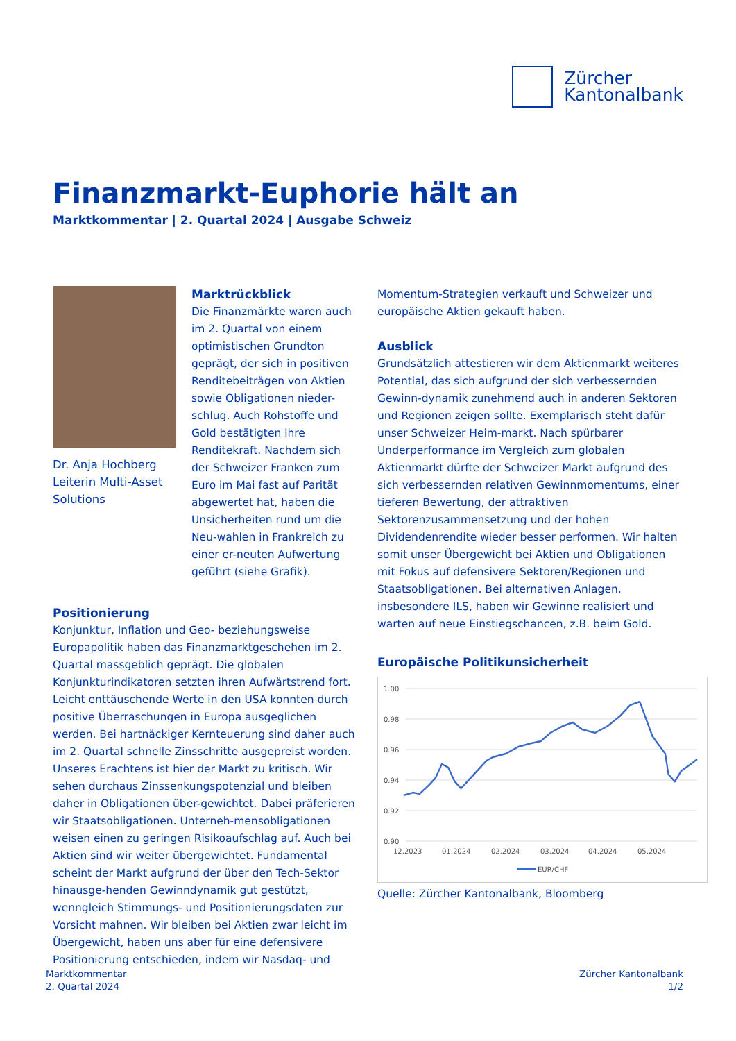Zürcher
Kantonalbank
Finanzmarkt-Euphorie hält an
Marktkommentar | 2. Quartal 2024 | Ausgabe Schweiz
Dr. Anja Hochberg
Leiterin Multi-Asset
Solutions
Marktrückblick
Die Finanzmärkte waren auch im 2. Quartal von einem optimistischen Grundton geprägt, der sich in positiven Renditebeiträgen von Aktien sowie Obligationen nieder-schlug. Auch Rohstoffe und Gold bestätigten ihre Renditekraft. Nachdem sich der Schweizer Franken zum Euro im Mai fast auf Parität abgewertet hat, haben die Unsicherheiten rund um die Neu-wahlen in Frankreich zu einer er-neuten Aufwertung geführt (siehe Grafik).
Positionierung
Konjunktur, Inflation und Geo- beziehungsweise Europapolitik haben das Finanzmarktgeschehen im 2. Quartal massgeblich geprägt. Die globalen Konjunkturindikatoren setzten ihren Aufwärtstrend fort. Leicht enttäuschende Werte in den USA konnten durch positive Überraschungen in Europa ausgeglichen werden. Bei hartnäckiger Kernteuerung sind daher auch im 2. Quartal schnelle Zinsschritte ausgepreist worden. Unseres Erachtens ist hier der Markt zu kritisch. Wir sehen durchaus Zinssenkungspotenzial und bleiben daher in Obligationen über-gewichtet. Dabei präferieren wir Staatsobligationen. Unterneh-mensobligationen weisen einen zu geringen Risikoaufschlag auf. Auch bei Aktien sind wir weiter übergewichtet. Fundamental scheint der Markt aufgrund der über den Tech-Sektor hinausge-henden Gewinndynamik gut gestützt, wenngleich Stimmungs- und Positionierungsdaten zur Vorsicht mahnen. Wir bleiben bei Aktien zwar leicht im Übergewicht, haben uns aber für eine defensivere Positionierung entschieden, indem wir Nasdaq- und
Momentum-Strategien verkauft und Schweizer und europäische Aktien gekauft haben.
Ausblick
Grundsätzlich attestieren wir dem Aktienmarkt weiteres Potential, das sich aufgrund der sich verbessernden Gewinn-dynamik zunehmend auch in anderen Sektoren und Regionen zeigen sollte. Exemplarisch steht dafür unser Schweizer Heim-markt. Nach spürbarer Underperformance im Vergleich zum globalen Aktienmarkt dürfte der Schweizer Markt aufgrund des sich verbessernden relativen Gewinnmomentums, einer tieferen Bewertung, der attraktiven Sektorenzusammensetzung und der hohen Dividendenrendite wieder besser performen. Wir halten somit unser Übergewicht bei Aktien und Obligationen mit Fokus auf defensivere Sektoren/Regionen und Staatsobligationen. Bei alternativen Anlagen, insbesondere ILS, haben wir Gewinne realisiert und warten auf neue Einstiegschancen, z.B. beim Gold.
Europäische Politikunsicherheit
1.00
0.98
0.96
0.94
0.92
0.90
12.2023
01.2024
02.2024
03.2024
04.2024
05.2024
EUR/CHF
Quelle: Zürcher Kantonalbank, Bloomberg
Marktkommentar
2. Quartal 2024
Zürcher Kantonalbank
1/2